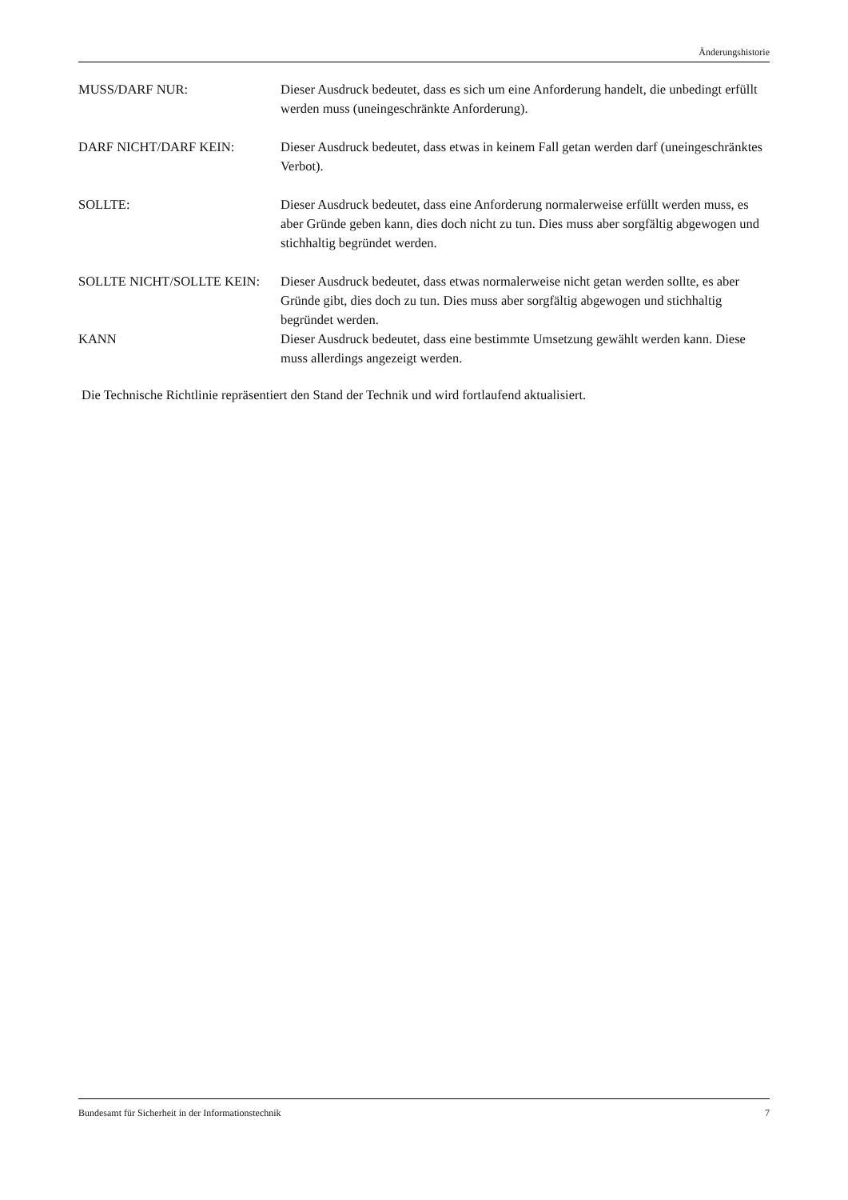Änderungshistorie
MUSS/DARF NUR: Dieser Ausdruck bedeutet, dass es sich um eine Anforderung handelt, die unbedingt erfüllt werden muss (uneingeschränkte Anforderung).
DARF NICHT/DARF KEIN: Dieser Ausdruck bedeutet, dass etwas in keinem Fall getan werden darf (uneingeschränktes Verbot).
SOLLTE: Dieser Ausdruck bedeutet, dass eine Anforderung normalerweise erfüllt werden muss, es aber Gründe geben kann, dies doch nicht zu tun. Dies muss aber sorgfältig abgewogen und stichhaltig begründet werden.
SOLLTE NICHT/SOLLTE KEIN: Dieser Ausdruck bedeutet, dass etwas normalerweise nicht getan werden sollte, es aber Gründe gibt, dies doch zu tun. Dies muss aber sorgfältig abgewogen und stichhaltig begründet werden.
KANN Dieser Ausdruck bedeutet, dass eine bestimmte Umsetzung gewählt werden kann. Diese muss allerdings angezeigt werden.
Die Technische Richtlinie repräsentiert den Stand der Technik und wird fortlaufend aktualisiert.
Bundesamt für Sicherheit in der Informationstechnik 7